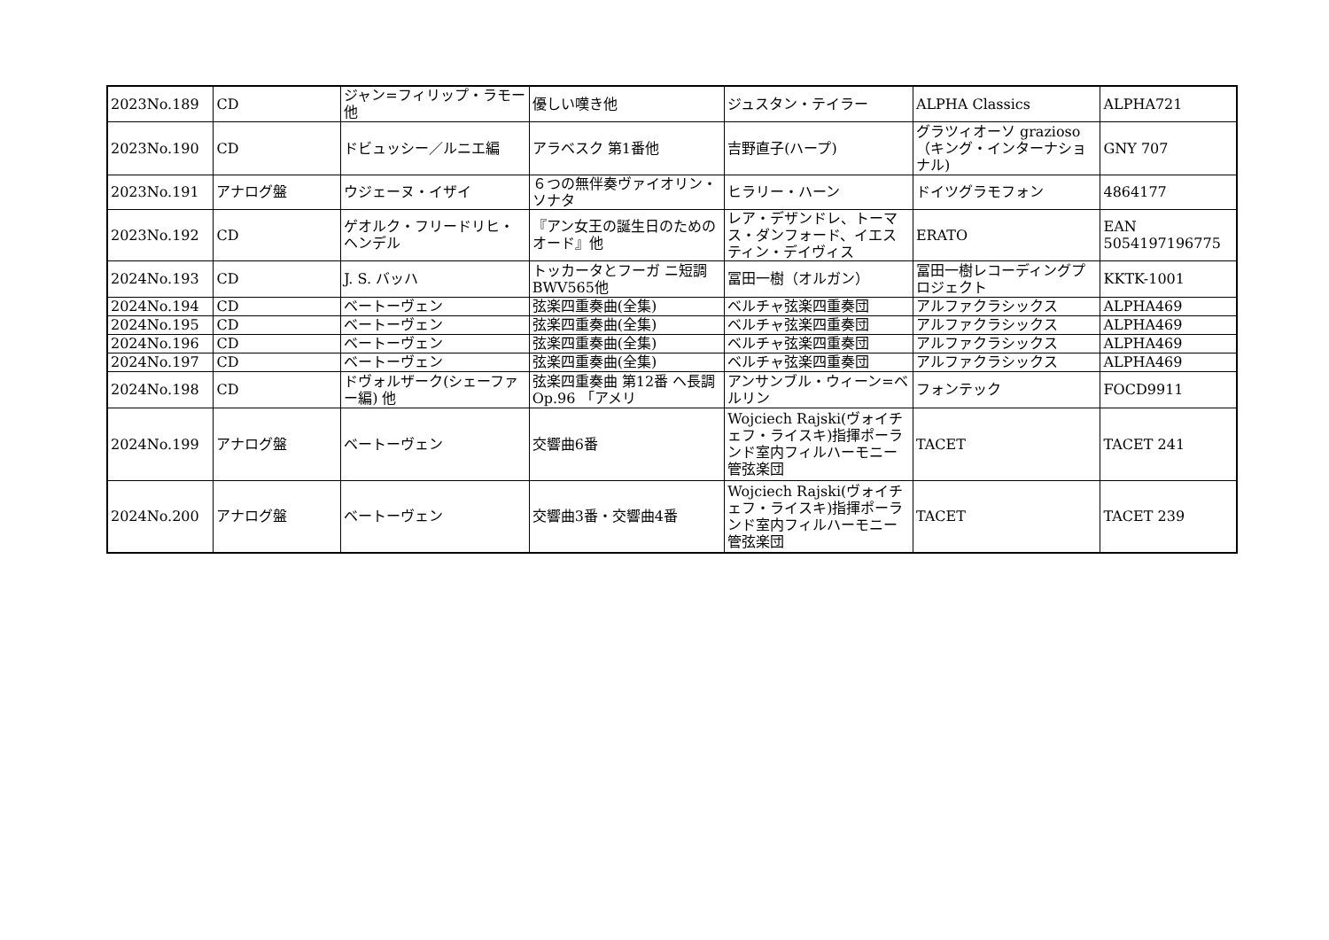| 2023No.189 | CD | ジャン=フィリップ・ラモー他 | 優しい嘆き他 | ジュスタン・テイラー | ALPHA Classics | ALPHA721 |
| 2023No.190 | CD | ドビュッシー／ルニエ編 | アラベスク 第1番他 | 吉野直子(ハープ) | グラツィオーソ grazioso（キング・インターナショナル) | GNY 707 |
| 2023No.191 | アナログ盤 | ウジェーヌ・イザイ | ６つの無伴奏ヴァイオリン・ソナタ | ヒラリー・ハーン | ドイツグラモフォン | 4864177 |
| 2023No.192 | CD | ゲオルク・フリードリヒ・ヘンデル | 『アン女王の誕生日のためのオード』他 | レア・デザンドレ、トーマス・ダンフォード、イエスティン・デイヴィス | ERATO | EAN 5054197196775 |
| 2024No.193 | CD | J. S. バッハ | トッカータとフーガ ニ短調 BWV565他 | 冨田一樹（オルガン） | 冨田一樹レコーディングプロジェクト | KKTK-1001 |
| 2024No.194 | CD | ベートーヴェン | 弦楽四重奏曲(全集) | ベルチャ弦楽四重奏団 | アルファクラシックス | ALPHA469 |
| 2024No.195 | CD | ベートーヴェン | 弦楽四重奏曲(全集) | ベルチャ弦楽四重奏団 | アルファクラシックス | ALPHA469 |
| 2024No.196 | CD | ベートーヴェン | 弦楽四重奏曲(全集) | ベルチャ弦楽四重奏団 | アルファクラシックス | ALPHA469 |
| 2024No.197 | CD | ベートーヴェン | 弦楽四重奏曲(全集) | ベルチャ弦楽四重奏団 | アルファクラシックス | ALPHA469 |
| 2024No.198 | CD | ドヴォルザーク(シェーファー編) 他 | 弦楽四重奏曲 第12番 ヘ長調 Op.96 「アメリ | アンサンブル・ウィーン=ベルリン | フォンテック | FOCD9911 |
| 2024No.199 | アナログ盤 | ベートーヴェン | 交響曲6番 | Wojciech Rajski(ヴォイチェフ・ライスキ)指揮ポーランド室内フィルハーモニー管弦楽団 | TACET | TACET 241 |
| 2024No.200 | アナログ盤 | ベートーヴェン | 交響曲3番・交響曲4番 | Wojciech Rajski(ヴォイチェフ・ライスキ)指揮ポーランド室内フィルハーモニー管弦楽団 | TACET | TACET 239 |